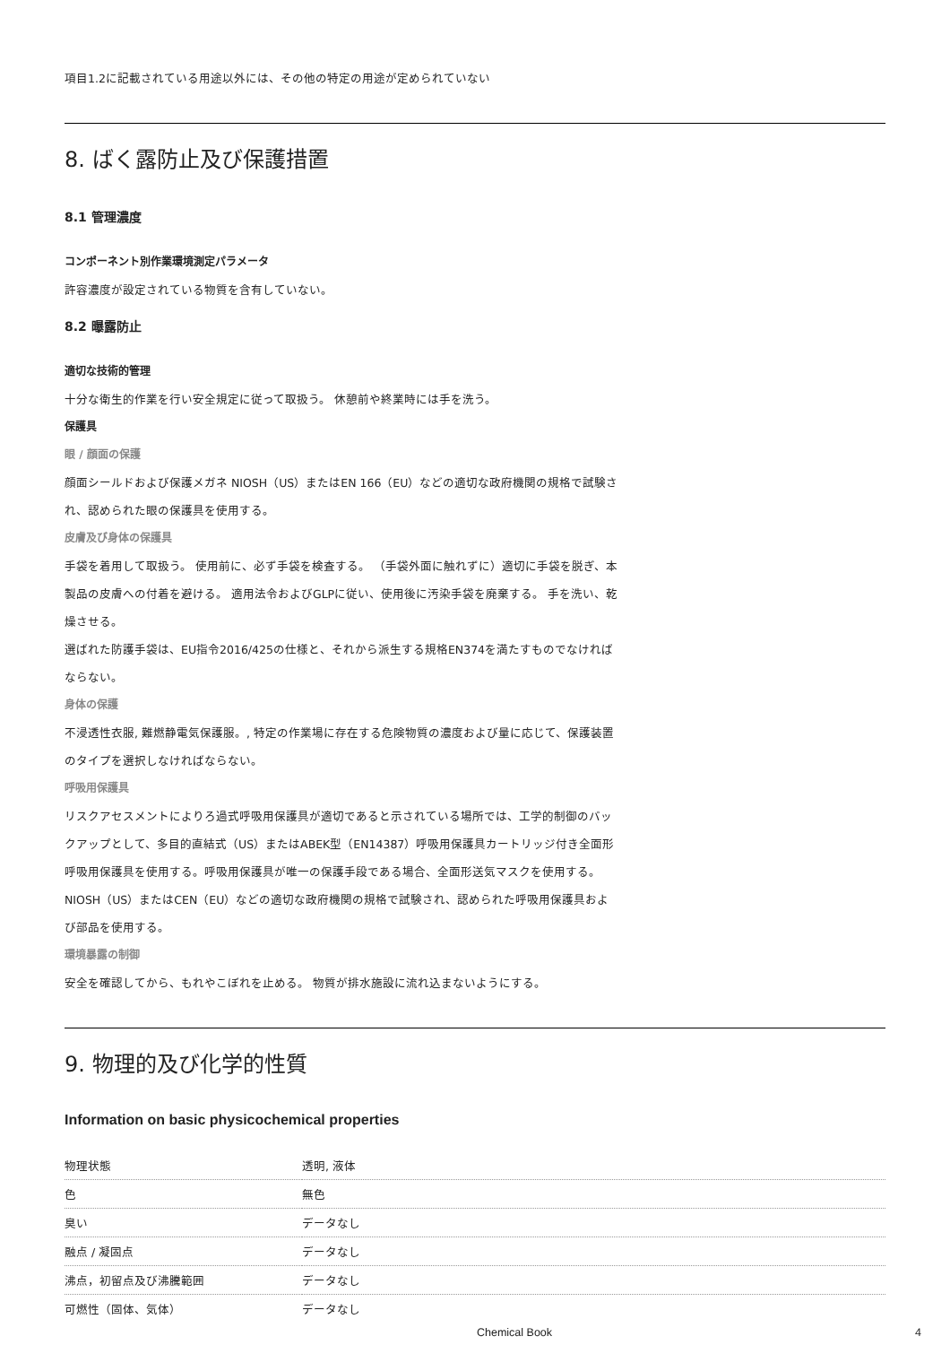項目1.2に記載されている用途以外には、その他の特定の用途が定められていない
8. ばく露防止及び保護措置
8.1 管理濃度
コンポーネント別作業環境測定パラメータ
許容濃度が設定されている物質を含有していない。
8.2 曝露防止
適切な技術的管理
十分な衛生的作業を行い安全規定に従って取扱う。 休憩前や終業時には手を洗う。
保護具
眼 / 顔面の保護
顔面シールドおよび保護メガネ NIOSH（US）またはEN 166（EU）などの適切な政府機関の規格で試験され、認められた眼の保護具を使用する。
皮膚及び身体の保護具
手袋を着用して取扱う。 使用前に、必ず手袋を検査する。 （手袋外面に触れずに）適切に手袋を脱ぎ、本製品の皮膚への付着を避ける。 適用法令およびGLPに従い、使用後に汚染手袋を廃棄する。 手を洗い、乾燥させる。
選ばれた防護手袋は、EU指令2016/425の仕様と、それから派生する規格EN374を満たすものでなければならない。
身体の保護
不浸透性衣服, 難燃静電気保護服。, 特定の作業場に存在する危険物質の濃度および量に応じて、保護装置のタイプを選択しなければならない。
呼吸用保護具
リスクアセスメントによりろ過式呼吸用保護具が適切であると示されている場所では、工学的制御のバックアップとして、多目的直結式（US）またはABEK型（EN14387）呼吸用保護具カートリッジ付き全面形呼吸用保護具を使用する。呼吸用保護具が唯一の保護手段である場合、全面形送気マスクを使用する。 NIOSH（US）またはCEN（EU）などの適切な政府機関の規格で試験され、認められた呼吸用保護具および部品を使用する。
環境暴露の制御
安全を確認してから、もれやこぼれを止める。 物質が排水施設に流れ込まないようにする。
9. 物理的及び化学的性質
Information on basic physicochemical properties
| 物理状態 | 透明, 液体 |
| 色 | 無色 |
| 臭い | データなし |
| 融点 / 凝固点 | データなし |
| 沸点，初留点及び沸騰範囲 | データなし |
| 可燃性（固体、気体） | データなし |
Chemical Book 4